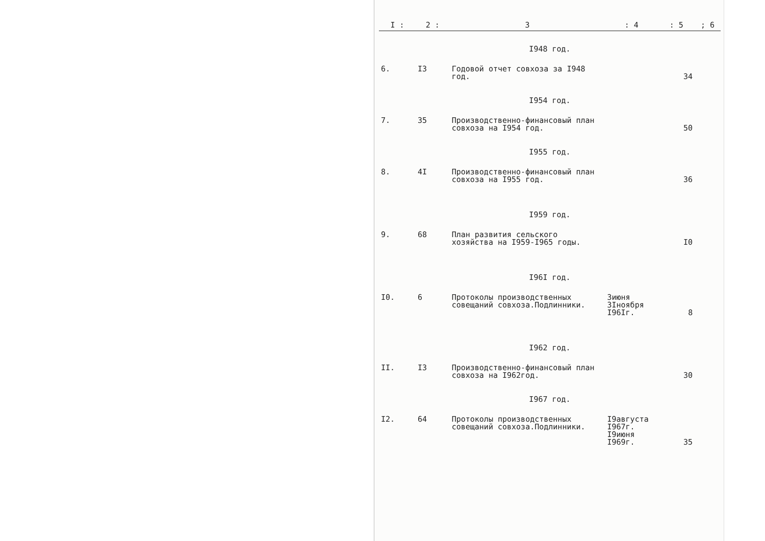| I : | 2 : | 3 | : 4 | : 5 | ; 6 |
| --- | --- | --- | --- | --- | --- |
| I948 год. | | | | | |
| 6. | I3 | Годовой отчет совхоза за I948 год. | | 34 | |
| I954 год. | | | | | |
| 7. | 35 | Производственно-финансовый план совхоза на I954 год. | | 50 | |
| I955 год. | | | | | |
| 8. | 4I | Производственно-финансовый план совхоза на I955 год. | | 36 | |
| I959 год. | | | | | |
| 9. | 68 | План развития сельского хозяйства на I959-I965 годы. | | I0 | |
| I96I год. | | | | | |
| I0. | 6 | Протоколы производственных совещаний совхоза.Подлинники. | 3июня 3Iноября I96Iг. | 8 | |
| I962 год. | | | | | |
| II. | I3 | Производственно-финансовый план совхоза на I962год. | | 30 | |
| I967 год. | | | | | |
| I2. | 64 | Протоколы производственных совещаний совхоза.Подлинники. | I9августа I967г. I9июня I969г. | 35 | |